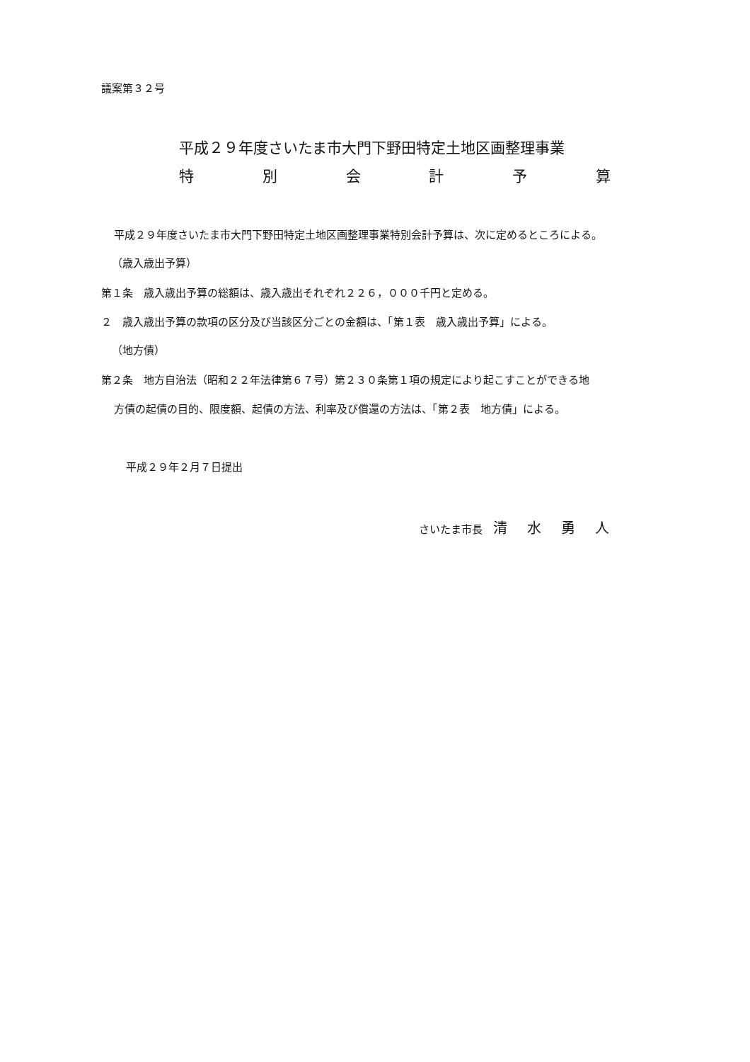議案第３２号
平成２９年度さいたま市大門下野田特定土地区画整理事業
特 別 会 計 予 算
平成２９年度さいたま市大門下野田特定土地区画整理事業特別会計予算は、次に定めるところによる。
（歳入歳出予算）
第１条　歳入歳出予算の総額は、歳入歳出それぞれ２２６，０００千円と定める。
２　歳入歳出予算の款項の区分及び当該区分ごとの金額は、「第１表　歳入歳出予算」による。
（地方債）
第２条　地方自治法（昭和２２年法律第６７号）第２３０条第１項の規定により起こすことができる地
方債の起債の目的、限度額、起債の方法、利率及び償還の方法は、「第２表　地方債」による。
平成２９年２月７日提出
さいたま市長　清水勇人